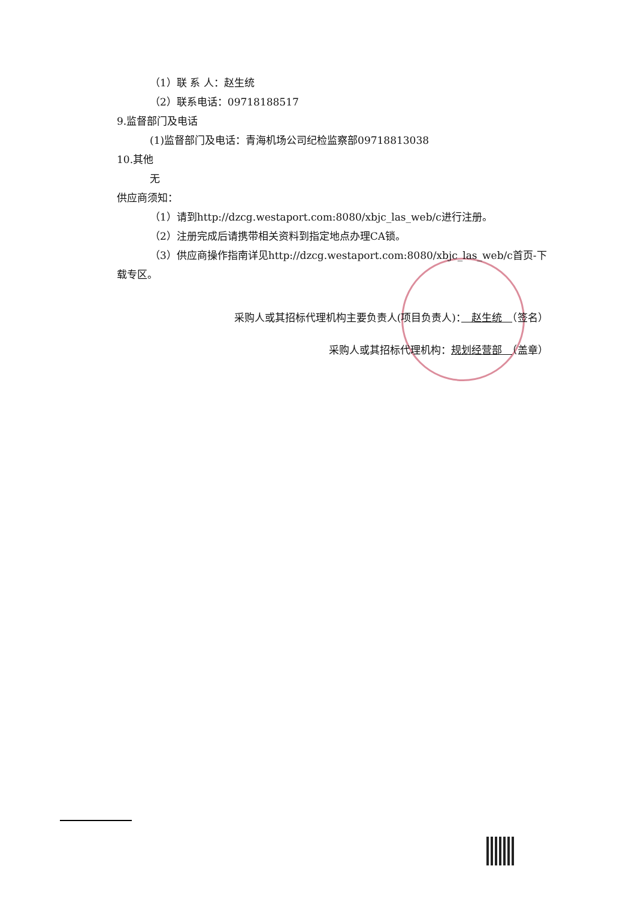（1）联 系 人：赵生统
（2）联系电话：09718188517
9.监督部门及电话
(1)监督部门及电话：青海机场公司纪检监察部09718813038
10.其他
无
供应商须知：
（1）请到http://dzcg.westaport.com:8080/xbjc_las_web/c进行注册。
（2）注册完成后请携带相关资料到指定地点办理CA锁。
（3）供应商操作指南详见http://dzcg.westaport.com:8080/xbjc_las_web/c首页-下载专区。
采购人或其招标代理机构主要负责人(项目负责人)：　赵生统　（签名）
采购人或其招标代理机构：规划经营部　（盖章）